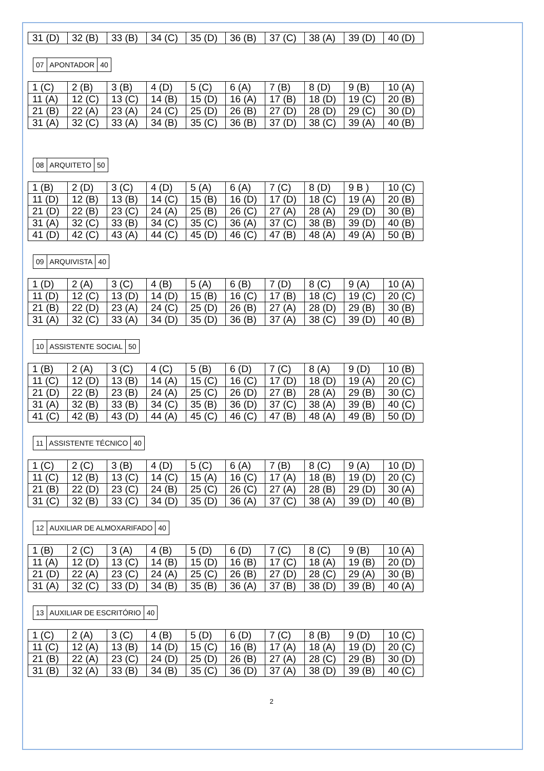| 31 (D) | 32 (B) | 33 (B) | 34 (C) | 35 (D) | 36 (B) | 37 (C) | 38 (A) | 39 (D) | 40 (D) |
| 07 | APONTADOR | 40 |
| 1 (C) | 2 (B) | 3 (B) | 4 (D) | 5 (C) | 6 (A) | 7 (B) | 8 (D) | 9 (B) | 10 (A) |
| 11 (A) | 12 (C) | 13 (C) | 14 (B) | 15 (D) | 16 (A) | 17 (B) | 18 (D) | 19 (C) | 20 (B) |
| 21 (B) | 22 (A) | 23 (A) | 24 (C) | 25 (D) | 26 (B) | 27 (D) | 28 (D) | 29 (C) | 30 (D) |
| 31 (A) | 32 (C) | 33 (A) | 34 (B) | 35 (C) | 36 (B) | 37 (D) | 38 (C) | 39 (A) | 40 (B) |
| 08 | ARQUITETO | 50 |
| 1 (B) | 2 (D) | 3 (C) | 4 (D) | 5 (A) | 6 (A) | 7 (C) | 8 (D) | 9 B ) | 10 (C) |
| 11 (D) | 12 (B) | 13 (B) | 14 (C) | 15 (B) | 16 (D) | 17 (D) | 18 (C) | 19 (A) | 20 (B) |
| 21 (D) | 22 (B) | 23 (C) | 24 (A) | 25 (B) | 26 (C) | 27 (A) | 28 (A) | 29 (D) | 30 (B) |
| 31 (A) | 32 (C) | 33 (B) | 34 (C) | 35 (C) | 36 (A) | 37 (C) | 38 (B) | 39 (D) | 40 (B) |
| 41 (D) | 42 (C) | 43 (A) | 44 (C) | 45 (D) | 46 (C) | 47 (B) | 48 (A) | 49 (A) | 50 (B) |
| 09 | ARQUIVISTA | 40 |
| 1 (D) | 2 (A) | 3 (C) | 4 (B) | 5 (A) | 6 (B) | 7 (D) | 8 (C) | 9 (A) | 10 (A) |
| 11 (D) | 12 (C) | 13 (D) | 14 (D) | 15 (B) | 16 (C) | 17 (B) | 18 (C) | 19 (C) | 20 (C) |
| 21 (B) | 22 (D) | 23 (A) | 24 (C) | 25 (D) | 26 (B) | 27 (A) | 28 (D) | 29 (B) | 30 (B) |
| 31 (A) | 32 (C) | 33 (A) | 34 (D) | 35 (D) | 36 (B) | 37 (A) | 38 (C) | 39 (D) | 40 (B) |
| 10 | ASSISTENTE SOCIAL | 50 |
| 1 (B) | 2 (A) | 3 (C) | 4 (C) | 5 (B) | 6 (D) | 7 (C) | 8 (A) | 9 (D) | 10 (B) |
| 11 (C) | 12 (D) | 13 (B) | 14 (A) | 15 (C) | 16 (C) | 17 (D) | 18 (D) | 19 (A) | 20 (C) |
| 21 (D) | 22 (B) | 23 (B) | 24 (A) | 25 (C) | 26 (D) | 27 (B) | 28 (A) | 29 (B) | 30 (C) |
| 31 (A) | 32 (B) | 33 (B) | 34 (C) | 35 (B) | 36 (D) | 37 (C) | 38 (A) | 39 (B) | 40 (C) |
| 41 (C) | 42 (B) | 43 (D) | 44 (A) | 45 (C) | 46 (C) | 47 (B) | 48 (A) | 49 (B) | 50 (D) |
| 11 | ASSISTENTE TÉCNICO | 40 |
| 1 (C) | 2 (C) | 3 (B) | 4 (D) | 5 (C) | 6 (A) | 7 (B) | 8 (C) | 9 (A) | 10 (D) |
| 11 (C) | 12 (B) | 13 (C) | 14 (C) | 15 (A) | 16 (C) | 17 (A) | 18 (B) | 19 (D) | 20 (C) |
| 21 (B) | 22 (D) | 23 (C) | 24 (B) | 25 (C) | 26 (C) | 27 (A) | 28 (B) | 29 (D) | 30 (A) |
| 31 (C) | 32 (B) | 33 (C) | 34 (D) | 35 (D) | 36 (A) | 37 (C) | 38 (A) | 39 (D) | 40 (B) |
| 12 | AUXILIAR DE ALMOXARIFADO | 40 |
| 1 (B) | 2 (C) | 3 (A) | 4 (B) | 5 (D) | 6 (D) | 7 (C) | 8 (C) | 9 (B) | 10 (A) |
| 11 (A) | 12 (D) | 13 (C) | 14 (B) | 15 (D) | 16 (B) | 17 (C) | 18 (A) | 19 (B) | 20 (D) |
| 21 (D) | 22 (A) | 23 (C) | 24 (A) | 25 (C) | 26 (B) | 27 (D) | 28 (C) | 29 (A) | 30 (B) |
| 31 (A) | 32 (C) | 33 (D) | 34 (B) | 35 (B) | 36 (A) | 37 (B) | 38 (D) | 39 (B) | 40 (A) |
| 13 | AUXILIAR DE ESCRITÓRIO | 40 |
| 1 (C) | 2 (A) | 3 (C) | 4 (B) | 5 (D) | 6 (D) | 7 (C) | 8 (B) | 9 (D) | 10 (C) |
| 11 (C) | 12 (A) | 13 (B) | 14 (D) | 15 (C) | 16 (B) | 17 (A) | 18 (A) | 19 (D) | 20 (C) |
| 21 (B) | 22 (A) | 23 (C) | 24 (D) | 25 (D) | 26 (B) | 27 (A) | 28 (C) | 29 (B) | 30 (D) |
| 31 (B) | 32 (A) | 33 (B) | 34 (B) | 35 (C) | 36 (D) | 37 (A) | 38 (D) | 39 (B) | 40 (C) |
2